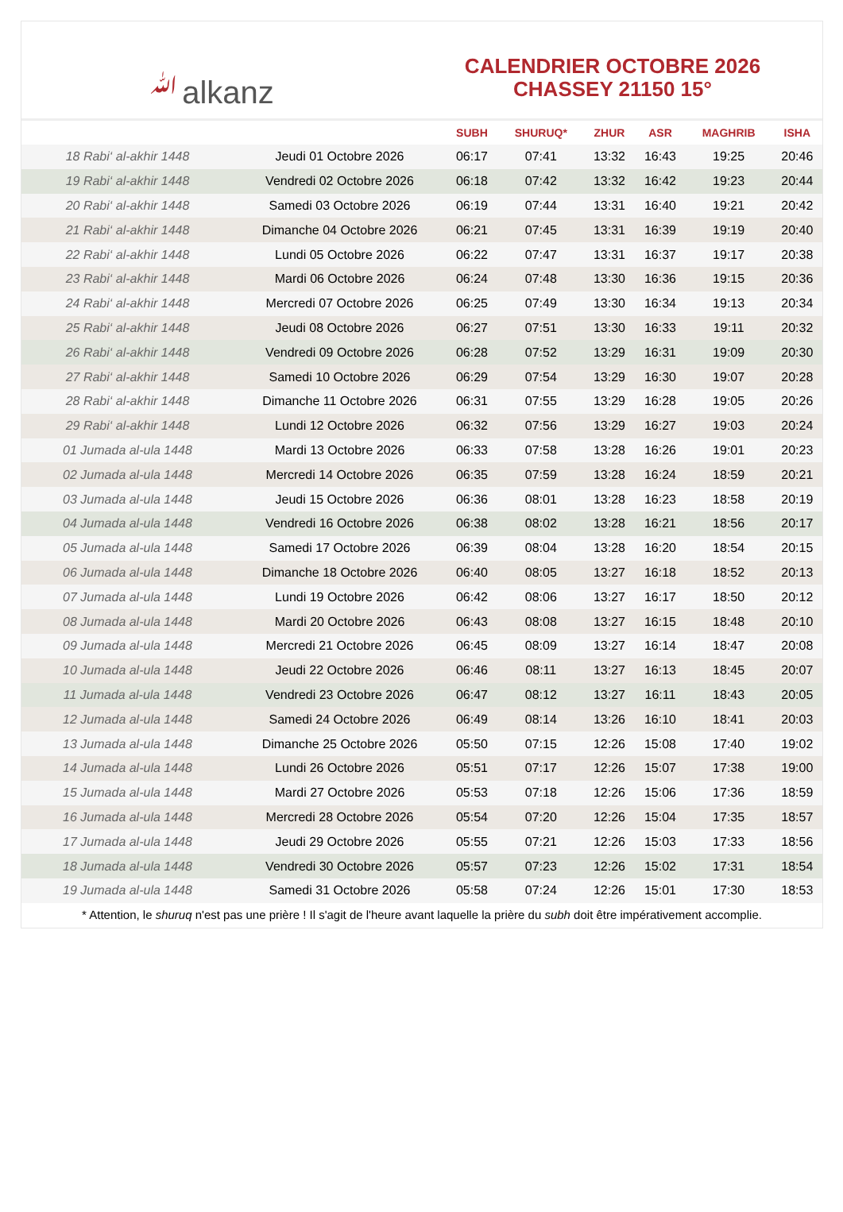ﷲalkanz
CALENDRIER OCTOBRE 2026
CHASSEY 21150 15°
| | | SUBH | SHURUQ* | ZHUR | ASR | MAGHRIB | ISHA |
| --- | --- | --- | --- | --- | --- | --- | --- |
| 18 Rabi‘ al-akhir 1448 | Jeudi 01 Octobre 2026 | 06:17 | 07:41 | 13:32 | 16:43 | 19:25 | 20:46 |
| 19 Rabi‘ al-akhir 1448 | Vendredi 02 Octobre 2026 | 06:18 | 07:42 | 13:32 | 16:42 | 19:23 | 20:44 |
| 20 Rabi‘ al-akhir 1448 | Samedi 03 Octobre 2026 | 06:19 | 07:44 | 13:31 | 16:40 | 19:21 | 20:42 |
| 21 Rabi‘ al-akhir 1448 | Dimanche 04 Octobre 2026 | 06:21 | 07:45 | 13:31 | 16:39 | 19:19 | 20:40 |
| 22 Rabi‘ al-akhir 1448 | Lundi 05 Octobre 2026 | 06:22 | 07:47 | 13:31 | 16:37 | 19:17 | 20:38 |
| 23 Rabi‘ al-akhir 1448 | Mardi 06 Octobre 2026 | 06:24 | 07:48 | 13:30 | 16:36 | 19:15 | 20:36 |
| 24 Rabi‘ al-akhir 1448 | Mercredi 07 Octobre 2026 | 06:25 | 07:49 | 13:30 | 16:34 | 19:13 | 20:34 |
| 25 Rabi‘ al-akhir 1448 | Jeudi 08 Octobre 2026 | 06:27 | 07:51 | 13:30 | 16:33 | 19:11 | 20:32 |
| 26 Rabi‘ al-akhir 1448 | Vendredi 09 Octobre 2026 | 06:28 | 07:52 | 13:29 | 16:31 | 19:09 | 20:30 |
| 27 Rabi‘ al-akhir 1448 | Samedi 10 Octobre 2026 | 06:29 | 07:54 | 13:29 | 16:30 | 19:07 | 20:28 |
| 28 Rabi‘ al-akhir 1448 | Dimanche 11 Octobre 2026 | 06:31 | 07:55 | 13:29 | 16:28 | 19:05 | 20:26 |
| 29 Rabi‘ al-akhir 1448 | Lundi 12 Octobre 2026 | 06:32 | 07:56 | 13:29 | 16:27 | 19:03 | 20:24 |
| 01 Jumada al-ula 1448 | Mardi 13 Octobre 2026 | 06:33 | 07:58 | 13:28 | 16:26 | 19:01 | 20:23 |
| 02 Jumada al-ula 1448 | Mercredi 14 Octobre 2026 | 06:35 | 07:59 | 13:28 | 16:24 | 18:59 | 20:21 |
| 03 Jumada al-ula 1448 | Jeudi 15 Octobre 2026 | 06:36 | 08:01 | 13:28 | 16:23 | 18:58 | 20:19 |
| 04 Jumada al-ula 1448 | Vendredi 16 Octobre 2026 | 06:38 | 08:02 | 13:28 | 16:21 | 18:56 | 20:17 |
| 05 Jumada al-ula 1448 | Samedi 17 Octobre 2026 | 06:39 | 08:04 | 13:28 | 16:20 | 18:54 | 20:15 |
| 06 Jumada al-ula 1448 | Dimanche 18 Octobre 2026 | 06:40 | 08:05 | 13:27 | 16:18 | 18:52 | 20:13 |
| 07 Jumada al-ula 1448 | Lundi 19 Octobre 2026 | 06:42 | 08:06 | 13:27 | 16:17 | 18:50 | 20:12 |
| 08 Jumada al-ula 1448 | Mardi 20 Octobre 2026 | 06:43 | 08:08 | 13:27 | 16:15 | 18:48 | 20:10 |
| 09 Jumada al-ula 1448 | Mercredi 21 Octobre 2026 | 06:45 | 08:09 | 13:27 | 16:14 | 18:47 | 20:08 |
| 10 Jumada al-ula 1448 | Jeudi 22 Octobre 2026 | 06:46 | 08:11 | 13:27 | 16:13 | 18:45 | 20:07 |
| 11 Jumada al-ula 1448 | Vendredi 23 Octobre 2026 | 06:47 | 08:12 | 13:27 | 16:11 | 18:43 | 20:05 |
| 12 Jumada al-ula 1448 | Samedi 24 Octobre 2026 | 06:49 | 08:14 | 13:26 | 16:10 | 18:41 | 20:03 |
| 13 Jumada al-ula 1448 | Dimanche 25 Octobre 2026 | 05:50 | 07:15 | 12:26 | 15:08 | 17:40 | 19:02 |
| 14 Jumada al-ula 1448 | Lundi 26 Octobre 2026 | 05:51 | 07:17 | 12:26 | 15:07 | 17:38 | 19:00 |
| 15 Jumada al-ula 1448 | Mardi 27 Octobre 2026 | 05:53 | 07:18 | 12:26 | 15:06 | 17:36 | 18:59 |
| 16 Jumada al-ula 1448 | Mercredi 28 Octobre 2026 | 05:54 | 07:20 | 12:26 | 15:04 | 17:35 | 18:57 |
| 17 Jumada al-ula 1448 | Jeudi 29 Octobre 2026 | 05:55 | 07:21 | 12:26 | 15:03 | 17:33 | 18:56 |
| 18 Jumada al-ula 1448 | Vendredi 30 Octobre 2026 | 05:57 | 07:23 | 12:26 | 15:02 | 17:31 | 18:54 |
| 19 Jumada al-ula 1448 | Samedi 31 Octobre 2026 | 05:58 | 07:24 | 12:26 | 15:01 | 17:30 | 18:53 |
* Attention, le shuruq n'est pas une prière ! Il s'agit de l'heure avant laquelle la prière du subh doit être impérativement accomplie.